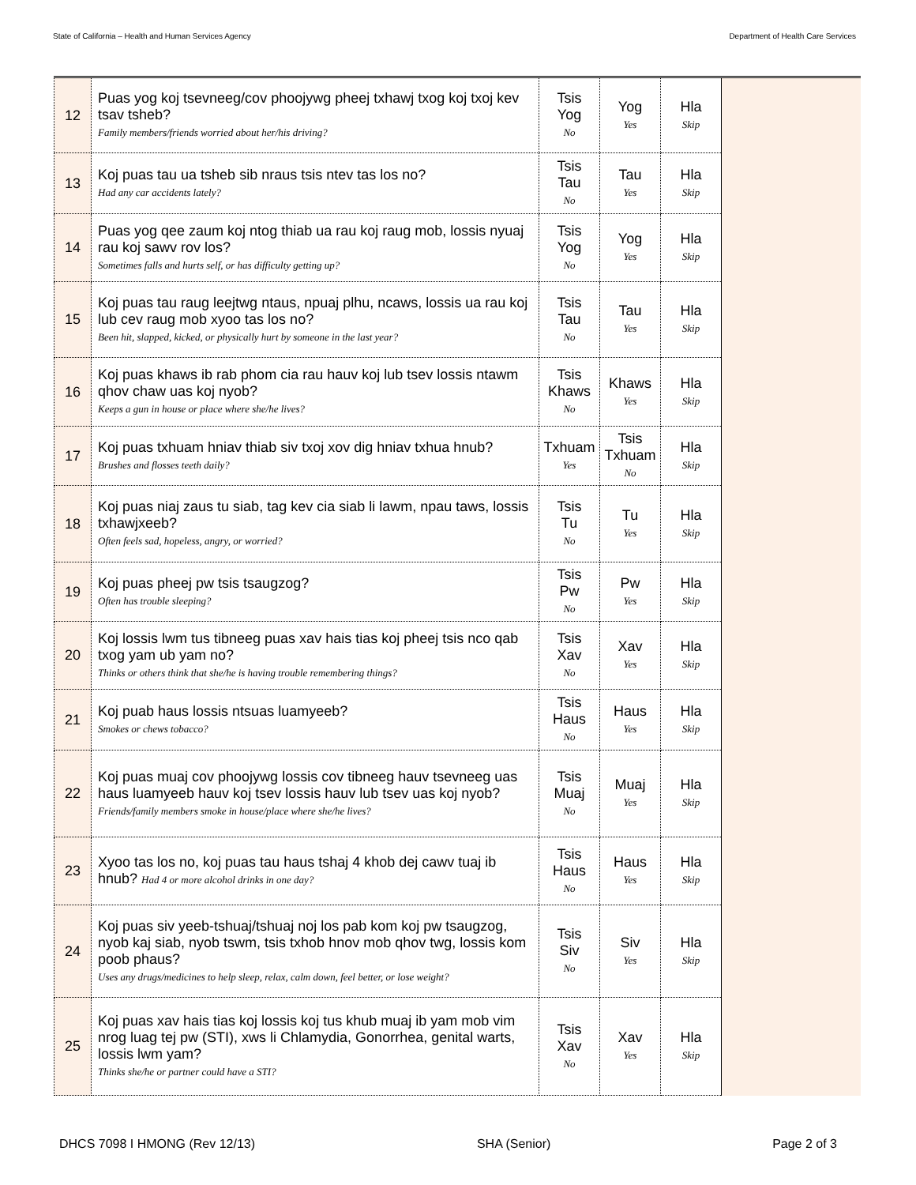State of California – Health and Human Services Agency Department of Health Care Services
| 12 | Puas yog koj tsevneeg/cov phoojywg pheej txhawj txog koj txoj kev tsav tsheb? Family members/friends worried about her/his driving? | Tsis Yog No | Yog Yes | Hla Skip | |
| 13 | Koj puas tau ua tsheb sib nraus tsis ntev tas los no? Had any car accidents lately? | Tsis Tau No | Tau Yes | Hla Skip | |
| 14 | Puas yog qee zaum koj ntog thiab ua rau koj raug mob, lossis nyuaj rau koj sawv rov los? Sometimes falls and hurts self, or has difficulty getting up? | Tsis Yog No | Yog Yes | Hla Skip | |
| 15 | Koj puas tau raug leejtwg ntaus, npuaj plhu, ncaws, lossis ua rau koj lub cev raug mob xyoo tas los no? Been hit, slapped, kicked, or physically hurt by someone in the last year? | Tsis Tau No | Tau Yes | Hla Skip | |
| 16 | Koj puas khaws ib rab phom cia rau hauv koj lub tsev lossis ntawm qhov chaw uas koj nyob? Keeps a gun in house or place where she/he lives? | Tsis Khaws No | Khaws Yes | Hla Skip | |
| 17 | Koj puas txhuam hniav thiab siv txoj xov dig hniav txhua hnub? Brushes and flosses teeth daily? | Txhuam Yes | Tsis Txhuam No | Hla Skip | |
| 18 | Koj puas niaj zaus tu siab, tag kev cia siab li lawm, npau taws, lossis txhawjxeeb? Often feels sad, hopeless, angry, or worried? | Tsis Tu No | Tu Yes | Hla Skip | |
| 19 | Koj puas pheej pw tsis tsaugzog? Often has trouble sleeping? | Tsis Pw No | Pw Yes | Hla Skip | |
| 20 | Koj lossis lwm tus tibneeg puas xav hais tias koj pheej tsis nco qab txog yam ub yam no? Thinks or others think that she/he is having trouble remembering things? | Tsis Xav No | Xav Yes | Hla Skip | |
| 21 | Koj puab haus lossis ntsuas luamyeeb? Smokes or chews tobacco? | Tsis Haus No | Haus Yes | Hla Skip | |
| 22 | Koj puas muaj cov phoojywg lossis cov tibneeg hauv tsevneeg uas haus luamyeeb hauv koj tsev lossis hauv lub tsev uas koj nyob? Friends/family members smoke in house/place where she/he lives? | Tsis Muaj No | Muaj Yes | Hla Skip | |
| 23 | Xyoo tas los no, koj puas tau haus tshaj 4 khob dej cawv tuaj ib hnub? Had 4 or more alcohol drinks in one day? | Tsis Haus No | Haus Yes | Hla Skip | |
| 24 | Koj puas siv yeeb-tshuaj/tshuaj noj los pab kom koj pw tsaugzog, nyob kaj siab, nyob tswm, tsis txhob hnov mob qhov twg, lossis kom poob phaus? Uses any drugs/medicines to help sleep, relax, calm down, feel better, or lose weight? | Tsis Siv No | Siv Yes | Hla Skip | |
| 25 | Koj puas xav hais tias koj lossis koj tus khub muaj ib yam mob vim nrog luag tej pw (STI), xws li Chlamydia, Gonorrhea, genital warts, lossis lwm yam? Thinks she/he or partner could have a STI? | Tsis Xav No | Xav Yes | Hla Skip | |
DHCS 7098 I HMONG (Rev 12/13) SHA (Senior) Page 2 of 3